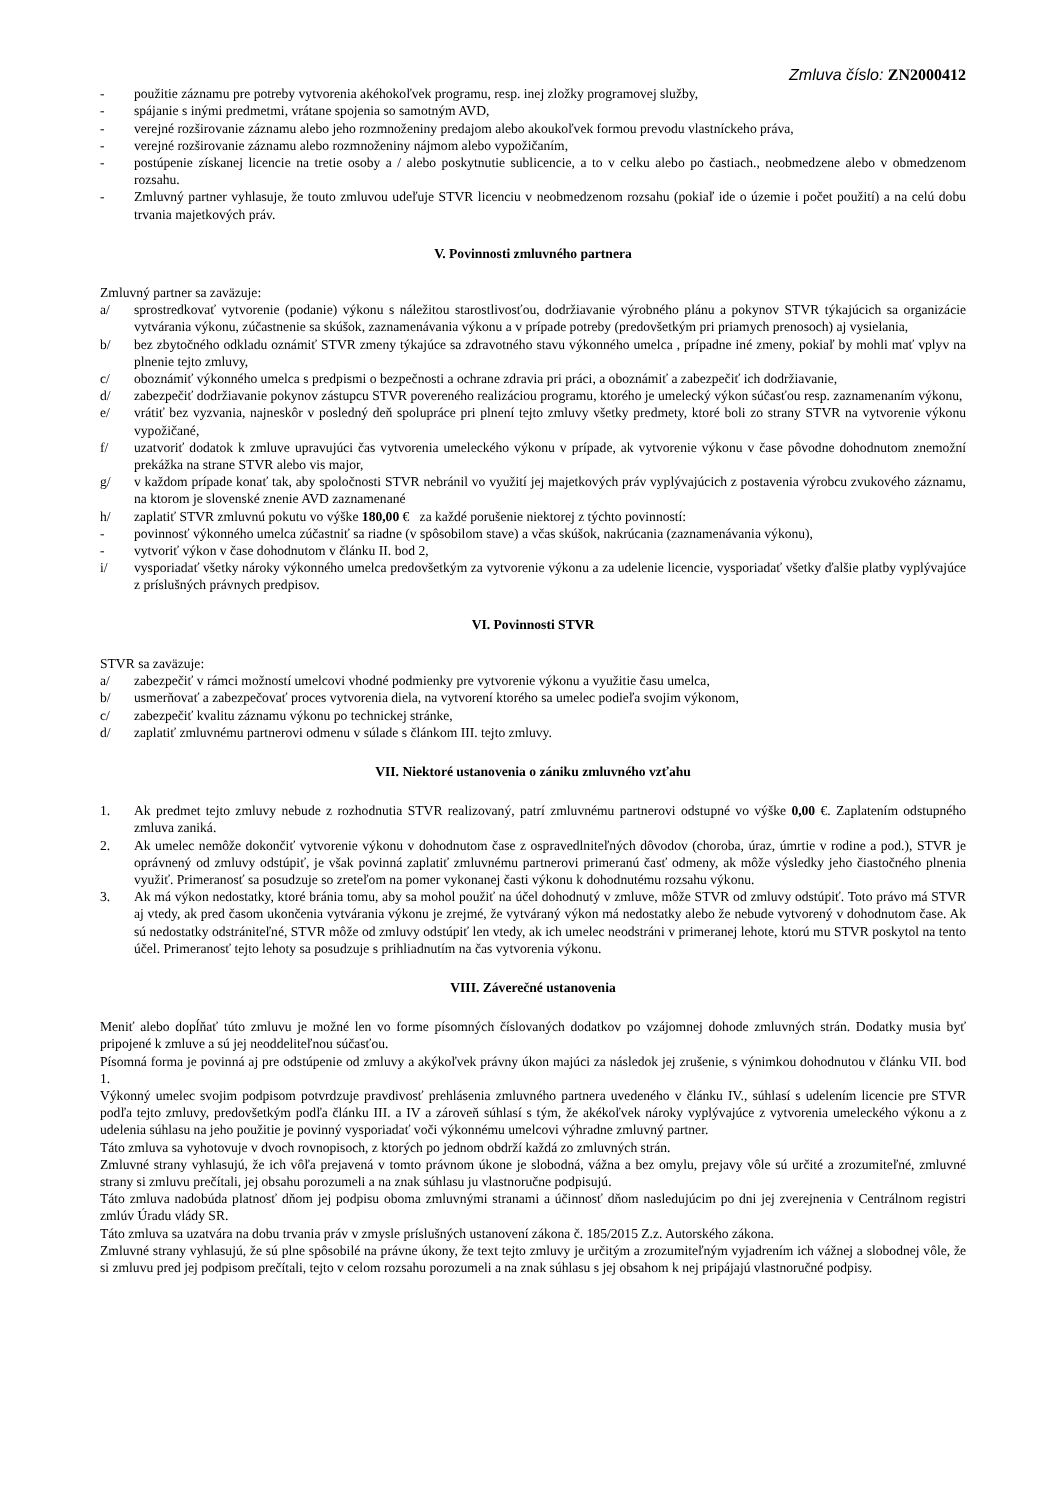Zmluva číslo: ZN2000412
- použitie záznamu pre potreby vytvorenia akéhokoľvek programu, resp. inej zložky programovej služby,
- spájanie s inými predmetmi, vrátane spojenia so samotným AVD,
- verejné rozširovanie záznamu alebo jeho rozmnoženiny predajom alebo akoukoľvek formou prevodu vlastníckeho práva,
- verejné rozširovanie záznamu alebo rozmnoženiny nájmom alebo vypožičaním,
- postúpenie získanej licencie na tretie osoby a / alebo poskytnutie sublicencie, a to v celku alebo po častiach., neobmedzene alebo v obmedzenom rozsahu.
- Zmluvný partner vyhlasuje, že touto zmluvou udeľuje STVR licenciu v neobmedzenom rozsahu (pokiaľ ide o územie i počet použití) a na celú dobu trvania majetkových práv.
V. Povinnosti zmluvného partnera
Zmluvný partner sa zaväzuje:
a/ sprostredkovať vytvorenie (podanie) výkonu s náležitou starostlivosťou, dodržiavanie výrobného plánu a pokynov STVR týkajúcich sa organizácie vytvárania výkonu, zúčastnenie sa skúšok, zaznamenávania výkonu a v prípade potreby (predovšetkým pri priamych prenosoch) aj vysielania,
b/ bez zbytočného odkladu oznámiť STVR zmeny týkajúce sa zdravotného stavu výkonného umelca , prípadne iné zmeny, pokiaľ by mohli mať vplyv na plnenie tejto zmluvy,
c/ oboznámiť výkonného umelca s predpismi o bezpečnosti a ochrane zdravia pri práci, a oboznámiť a zabezpečiť ich dodržiavanie,
d/ zabezpečiť dodržiavanie pokynov zástupcu STVR povereného realizáciou programu, ktorého je umelecký výkon súčasťou resp. zaznamenaním výkonu,
e/ vrátiť bez vyzvania, najneskôr v posledný deň spolupráce pri plnení tejto zmluvy všetky predmety, ktoré boli zo strany STVR na vytvorenie výkonu vypožičané,
f/ uzatvoriť dodatok k zmluve upravujúci čas vytvorenia umeleckého výkonu v prípade, ak vytvorenie výkonu v čase pôvodne dohodnutom znemožní prekážka na strane STVR alebo vis major,
g/ v každom prípade konať tak, aby spoločnosti STVR nebránil vo využití jej majetkových práv vyplývajúcich z postavenia výrobcu zvukového záznamu, na ktorom je slovenské znenie AVD zaznamenané
h/ zaplatiť STVR zmluvnú pokutu vo výške 180,00 € za každé porušenie niektorej z týchto povinností:
- povinnosť výkonného umelca zúčastniť sa riadne (v spôsobilom stave) a včas skúšok, nakrúcania (zaznamenávania výkonu),
- vytvoriť výkon v čase dohodnutom v článku II. bod 2,
i/ vysporiadať všetky nároky výkonného umelca predovšetkým za vytvorenie výkonu a za udelenie licencie, vysporiadať všetky ďalšie platby vyplývajúce z príslušných právnych predpisov.
VI. Povinnosti STVR
STVR sa zaväzuje:
a/ zabezpečiť v rámci možností umelcovi vhodné podmienky pre vytvorenie výkonu a využitie času umelca,
b/ usmerňovať a zabezpečovať proces vytvorenia diela, na vytvorení ktorého sa umelec podieľa svojim výkonom,
c/ zabezpečiť kvalitu záznamu výkonu po technickej stránke,
d/ zaplatiť zmluvnému partnerovi odmenu v súlade s článkom III. tejto zmluvy.
VII. Niektoré ustanovenia o zániku zmluvného vzťahu
1. Ak predmet tejto zmluvy nebude z rozhodnutia STVR realizovaný, patrí zmluvnému partnerovi odstupné vo výške 0,00 €. Zaplatením odstupného zmluva zaniká.
2. Ak umelec nemôže dokončiť vytvorenie výkonu v dohodnutom čase z ospravedlniteľných dôvodov (choroba, úraz, úmrtie v rodine a pod.), STVR je oprávnený od zmluvy odstúpiť, je však povinná zaplatiť zmluvnému partnerovi primeranú časť odmeny, ak môže výsledky jeho čiastočného plnenia využiť. Primeranosť sa posudzuje so zreteľom na pomer vykonanej časti výkonu k dohodnutému rozsahu výkonu.
3. Ak má výkon nedostatky, ktoré bránia tomu, aby sa mohol použiť na účel dohodnutý v zmluve, môže STVR od zmluvy odstúpiť. Toto právo má STVR aj vtedy, ak pred časom ukončenia vytvárania výkonu je zrejmé, že vytváraný výkon má nedostatky alebo že nebude vytvorený v dohodnutom čase. Ak sú nedostatky odstrániteľné, STVR môže od zmluvy odstúpiť len vtedy, ak ich umelec neodstráni v primeranej lehote, ktorú mu STVR poskytol na tento účel. Primeranosť tejto lehoty sa posudzuje s prihliadnutím na čas vytvorenia výkonu.
VIII. Záverečné ustanovenia
Meniť alebo dopĺňať túto zmluvu je možné len vo forme písomných číslovaných dodatkov po vzájomnej dohode zmluvných strán. Dodatky musia byť pripojené k zmluve a sú jej neoddeliteľnou súčasťou.
Písomná forma je povinná aj pre odstúpenie od zmluvy a akýkoľvek právny úkon majúci za následok jej zrušenie, s výnimkou dohodnutou v článku VII. bod 1.
Výkonný umelec svojim podpisom potvrdzuje pravdivosť prehlásenia zmluvného partnera uvedeného v článku IV., súhlasí s udelením licencie pre STVR podľa tejto zmluvy, predovšetkým podľa článku III. a IV a zároveň súhlasí s tým, že akékoľvek nároky vyplývajúce z vytvorenia umeleckého výkonu a z udelenia súhlasu na jeho použitie je povinný vysporiadať voči výkonnému umelcovi výhradne zmluvný partner.
Táto zmluva sa vyhotovuje v dvoch rovnopisoch, z ktorých po jednom obdrží každá zo zmluvných strán.
Zmluvné strany vyhlasujú, že ich vôľa prejavená v tomto právnom úkone je slobodná, vážna a bez omylu, prejavy vôle sú určité a zrozumiteľné, zmluvné strany si zmluvu prečítali, jej obsahu porozumeli a na znak súhlasu ju vlastnoručne podpisujú.
Táto zmluva nadobúda platnosť dňom jej podpisu oboma zmluvnými stranami a účinnosť dňom nasledujúcim po dni jej zverejnenia v Centrálnom registri zmlúv Úradu vlády SR.
Táto zmluva sa uzatvára na dobu trvania práv v zmysle príslušných ustanovení zákona č. 185/2015 Z.z. Autorského zákona.
Zmluvné strany vyhlasujú, že sú plne spôsobilé na právne úkony, že text tejto zmluvy je určitým a zrozumiteľným vyjadrením ich vážnej a slobodnej vôle, že si zmluvu pred jej podpisom prečítali, tejto v celom rozsahu porozumeli a na znak súhlasu s jej obsahom k nej pripájajú vlastnoručné podpisy.